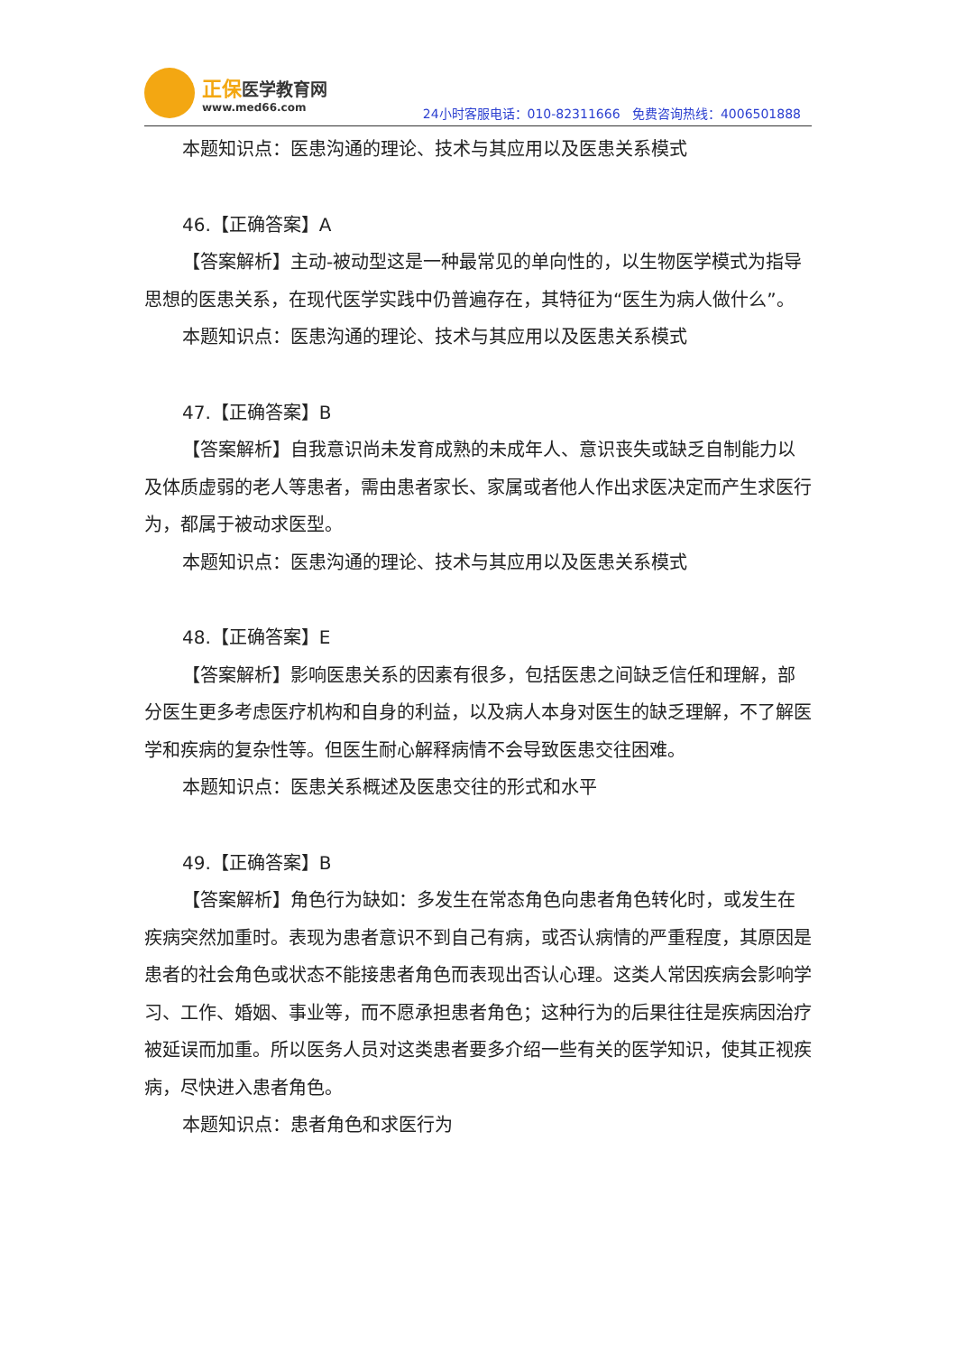正保医学教育网
www.med66.com
24小时客服电话：010-82311666 免费咨询热线：4006501888
本题知识点：医患沟通的理论、技术与其应用以及医患关系模式
46.【正确答案】A
【答案解析】主动-被动型这是一种最常见的单向性的，以生物医学模式为指导思想的医患关系，在现代医学实践中仍普遍存在，其特征为“医生为病人做什么”。
本题知识点：医患沟通的理论、技术与其应用以及医患关系模式
47.【正确答案】B
【答案解析】自我意识尚未发育成熟的未成年人、意识丧失或缺乏自制能力以及体质虚弱的老人等患者，需由患者家长、家属或者他人作出求医决定而产生求医行为，都属于被动求医型。
本题知识点：医患沟通的理论、技术与其应用以及医患关系模式
48.【正确答案】E
【答案解析】影响医患关系的因素有很多，包括医患之间缺乏信任和理解，部分医生更多考虑医疗机构和自身的利益，以及病人本身对医生的缺乏理解，不了解医学和疾病的复杂性等。但医生耐心解释病情不会导致医患交往困难。
本题知识点：医患关系概述及医患交往的形式和水平
49.【正确答案】B
【答案解析】角色行为缺如：多发生在常态角色向患者角色转化时，或发生在疾病突然加重时。表现为患者意识不到自己有病，或否认病情的严重程度，其原因是患者的社会角色或状态不能接患者角色而表现出否认心理。这类人常因疾病会影响学习、工作、婚姻、事业等，而不愿承担患者角色；这种行为的后果往往是疾病因治疗被延误而加重。所以医务人员对这类患者要多介绍一些有关的医学知识，使其正视疾病，尽快进入患者角色。
本题知识点：患者角色和求医行为